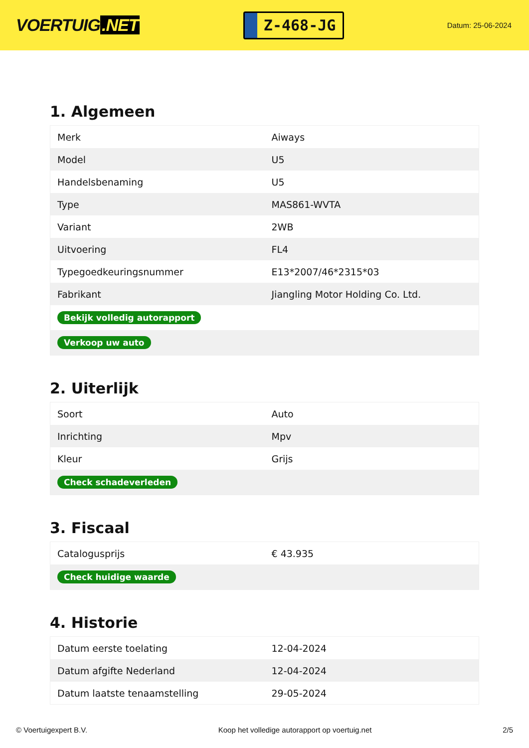VOERTUIG.NET
Z-468-JG
Datum: 25-06-2024
1. Algemeen
| Merk | Aiways |
| Model | U5 |
| Handelsbenaming | U5 |
| Type | MAS861-WVTA |
| Variant | 2WB |
| Uitvoering | FL4 |
| Typegoedkeuringsnummer | E13*2007/46*2315*03 |
| Fabrikant | Jiangling Motor Holding Co. Ltd. |
| Bekijk volledig autorapport | |
| Verkoop uw auto | |
2. Uiterlijk
| Soort | Auto |
| Inrichting | Mpv |
| Kleur | Grijs |
| Check schadeverleden | |
3. Fiscaal
| Catalogusprijs | € 43.935 |
| Check huidige waarde | |
4. Historie
| Datum eerste toelating | 12-04-2024 |
| Datum afgifte Nederland | 12-04-2024 |
| Datum laatste tenaamstelling | 29-05-2024 |
© Voertuigexpert B.V. Koop het volledige autorapport op voertuig.net 2/5